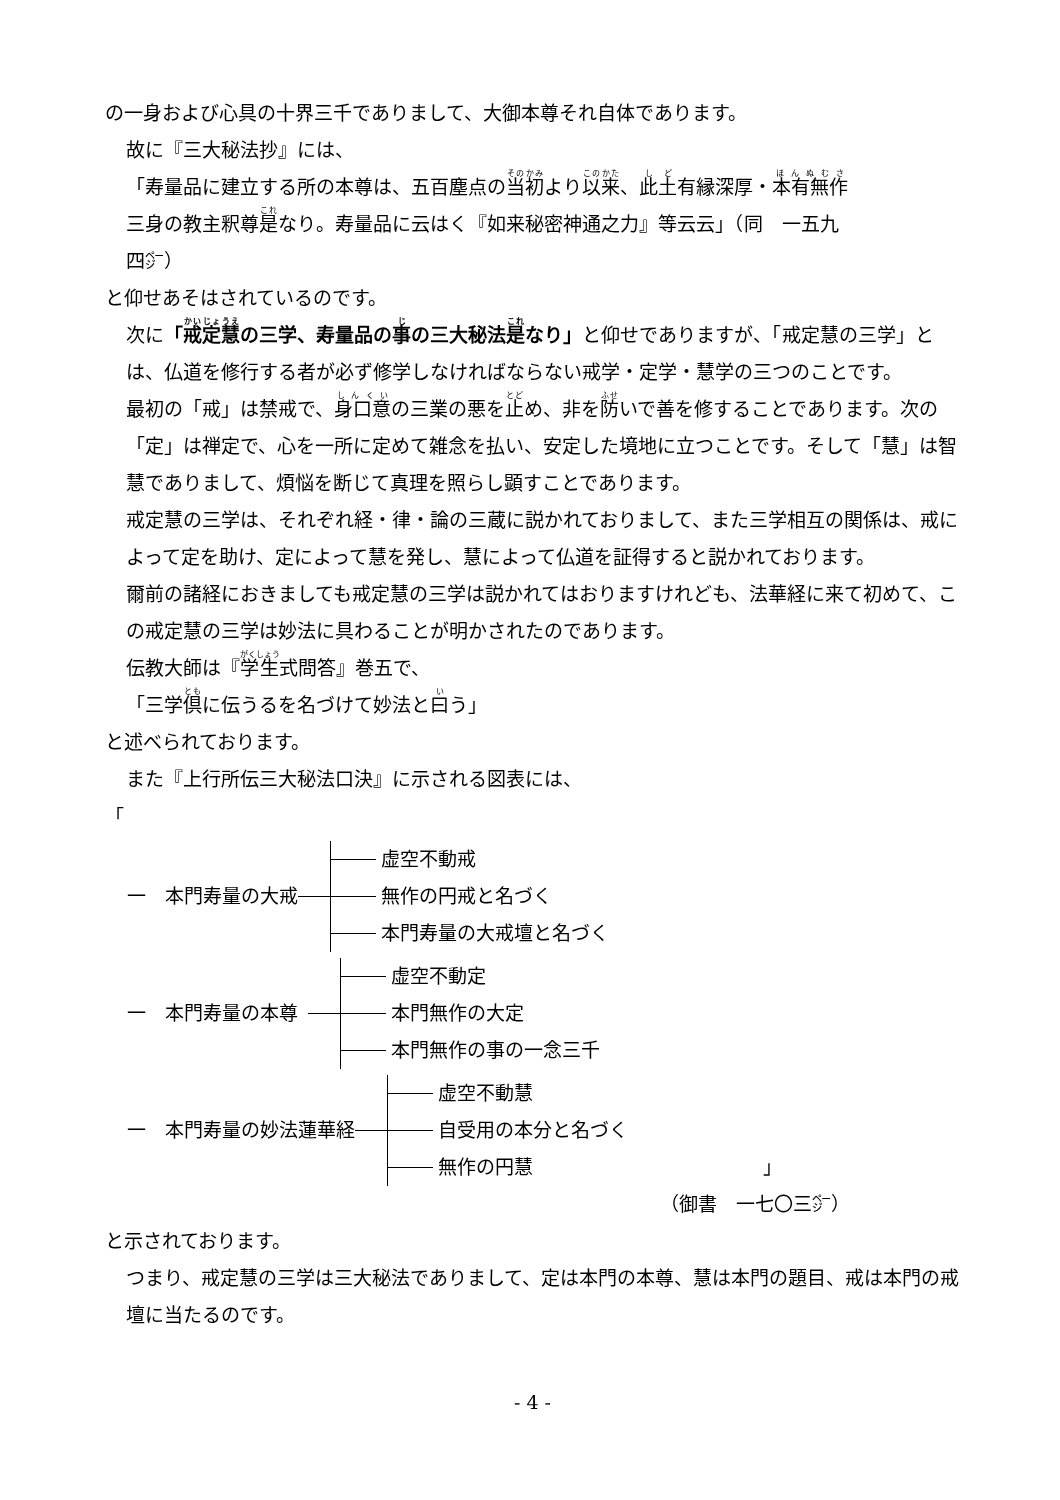の一身および心具の十界三千でありまして、大御本尊それ自体であります。
故に『三大秘法抄』には、
「寿量品に建立する所の本尊は、五百塵点の当初より以来、此土有縁深厚・本有無作
三身の教主釈尊是なり。寿量品に云はく『如来秘密神通之力』等云云」（同　一五九
四㌻）
と仰せあそはされているのです。
次に「戒定慧の三学、寿量品の事の三大秘法是なり」と仰せでありますが、「戒定慧の三学」とは、仏道を修行する者が必ず修学しなければならない戒学・定学・慧学の三つのことです。
最初の「戒」は禁戒で、身口意の三業の悪を止め、非を防いで善を修することであります。次の「定」は禅定で、心を一所に定めて雑念を払い、安定した境地に立つことです。そして「慧」は智慧でありまして、煩悩を断じて真理を照らし顕すことであります。
戒定慧の三学は、それぞれ経・律・論の三蔵に説かれておりまして、また三学相互の関係は、戒によって定を助け、定によって慧を発し、慧によって仏道を証得すると説かれております。
爾前の諸経におきましても戒定慧の三学は説かれてはおりますけれども、法華経に来て初めて、この戒定慧の三学は妙法に具わることが明かされたのであります。
伝教大師は『学生式問答』巻五で、
「三学倶に伝うるを名づけて妙法と曰う」
と述べられております。
また『上行所伝三大秘法口決』に示される図表には、
「
一　本門寿量の大戒
虚空不動戒
無作の円戒と名づく
本門寿量の大戒壇と名づく
一　本門寿量の本尊
虚空不動定
本門無作の大定
本門無作の事の一念三千
一　本門寿量の妙法蓮華経
虚空不動慧
自受用の本分と名づく
無作の円慧 」
（御書　一七〇三㌻）
と示されております。
つまり、戒定慧の三学は三大秘法でありまして、定は本門の本尊、慧は本門の題目、戒は本門の戒壇に当たるのです。
- 4 -